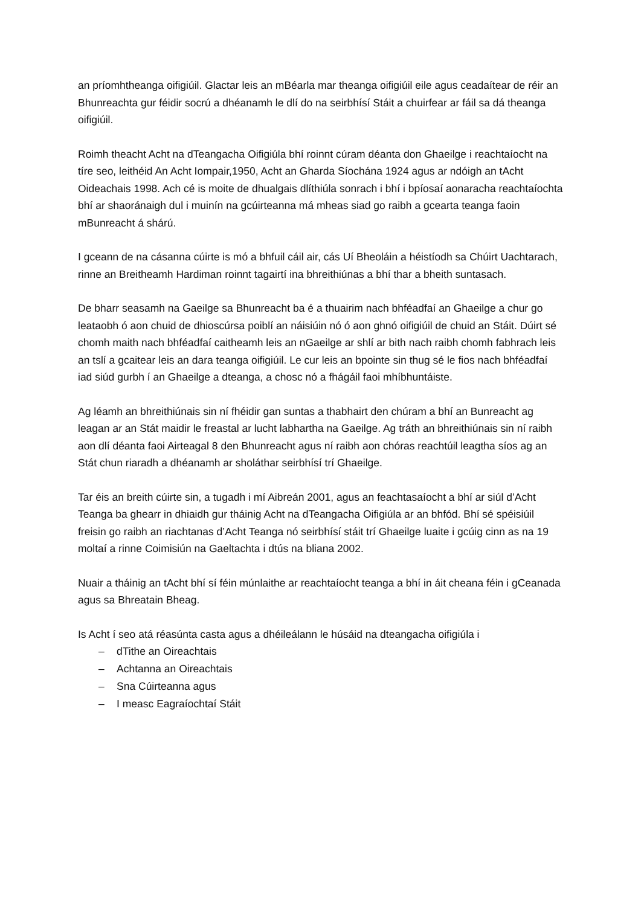an príomhtheanga oifigiúil. Glactar leis an mBéarla mar theanga oifigiúil eile agus ceadaítear de réir an Bhunreachta gur féidir socrú a dhéanamh le dlí do na seirbhísí Stáit a chuirfear ar fáil sa dá theanga oifigiúil.
Roimh theacht Acht na dTeangacha Oifigiúla bhí roinnt cúram déanta don Ghaeilge i reachtaíocht na tíre seo, leithéid An Acht Iompair,1950, Acht an Gharda Síochána 1924 agus ar ndóigh an tAcht Oideachais 1998. Ach cé is moite de dhualgais dlíthiúla sonrach i bhí i bpíosaí aonaracha reachtaíochta bhí ar shaoránaigh dul i muinín na gcúirteanna má mheas siad go raibh a gcearta teanga faoin mBunreacht á shárú.
I gceann de na cásanna cúirte is mó a bhfuil cáil air, cás Uí Bheoláin a héistíodh sa Chúirt Uachtarach, rinne an Breitheamh Hardiman roinnt tagairtí ina bhreithiúnas a bhí thar a bheith suntasach.
De bharr seasamh na Gaeilge sa Bhunreacht ba é a thuairim nach bhféadfaí an Ghaeilge a chur go leataobh ó aon chuid de dhioscúrsa poiblí an náisiúin nó ó aon ghnó oifigiúil de chuid an Stáit. Dúirt sé chomh maith nach bhféadfaí caitheamh leis an nGaeilge ar shlí ar bith nach raibh chomh fabhrach leis an tslí a gcaitear leis an dara teanga oifigiúil. Le cur leis an bpointe sin thug sé le fios nach bhféadfaí iad siúd gurbh í an Ghaeilge a dteanga, a chosc nó a fhágáil faoi mhíbhuntáiste.
Ag léamh an bhreithiúnais sin ní fhéidir gan suntas a thabhairt den chúram a bhí an Bunreacht ag leagan ar an Stát maidir le freastal ar lucht labhartha na Gaeilge. Ag tráth an bhreithiúnais sin ní raibh aon dlí déanta faoi Airteagal 8 den Bhunreacht agus ní raibh aon chóras reachtúil leagtha síos ag an Stát chun riaradh a dhéanamh ar sholáthar seirbhísí trí Ghaeilge.
Tar éis an breith cúirte sin, a tugadh i mí Aibreán 2001, agus an feachtasaíocht a bhí ar siúl d’Acht Teanga ba ghearr in dhiaidh gur tháinig Acht na dTeangacha Oifigiúla ar an bhfód. Bhí sé spéisiúil freisin go raibh an riachtanas d’Acht Teanga nó seirbhísí stáit trí Ghaeilge luaite i gcúig cinn as na 19 moltaí a rinne Coimisiún na Gaeltachta i dtús na bliana 2002.
Nuair a tháinig an tAcht bhí sí féin múnlaithe ar reachtaíocht teanga a bhí in áit cheana féin i gCeanada agus sa Bhreatain Bheag.
Is Acht í seo atá réasúnta casta agus a dhéileálann le húsáid na dteangacha oifigiúla i
– dTithe an Oireachtais
– Achtanna an Oireachtais
– Sna Cúirteanna agus
– I measc Eagraíochtaí Stáit